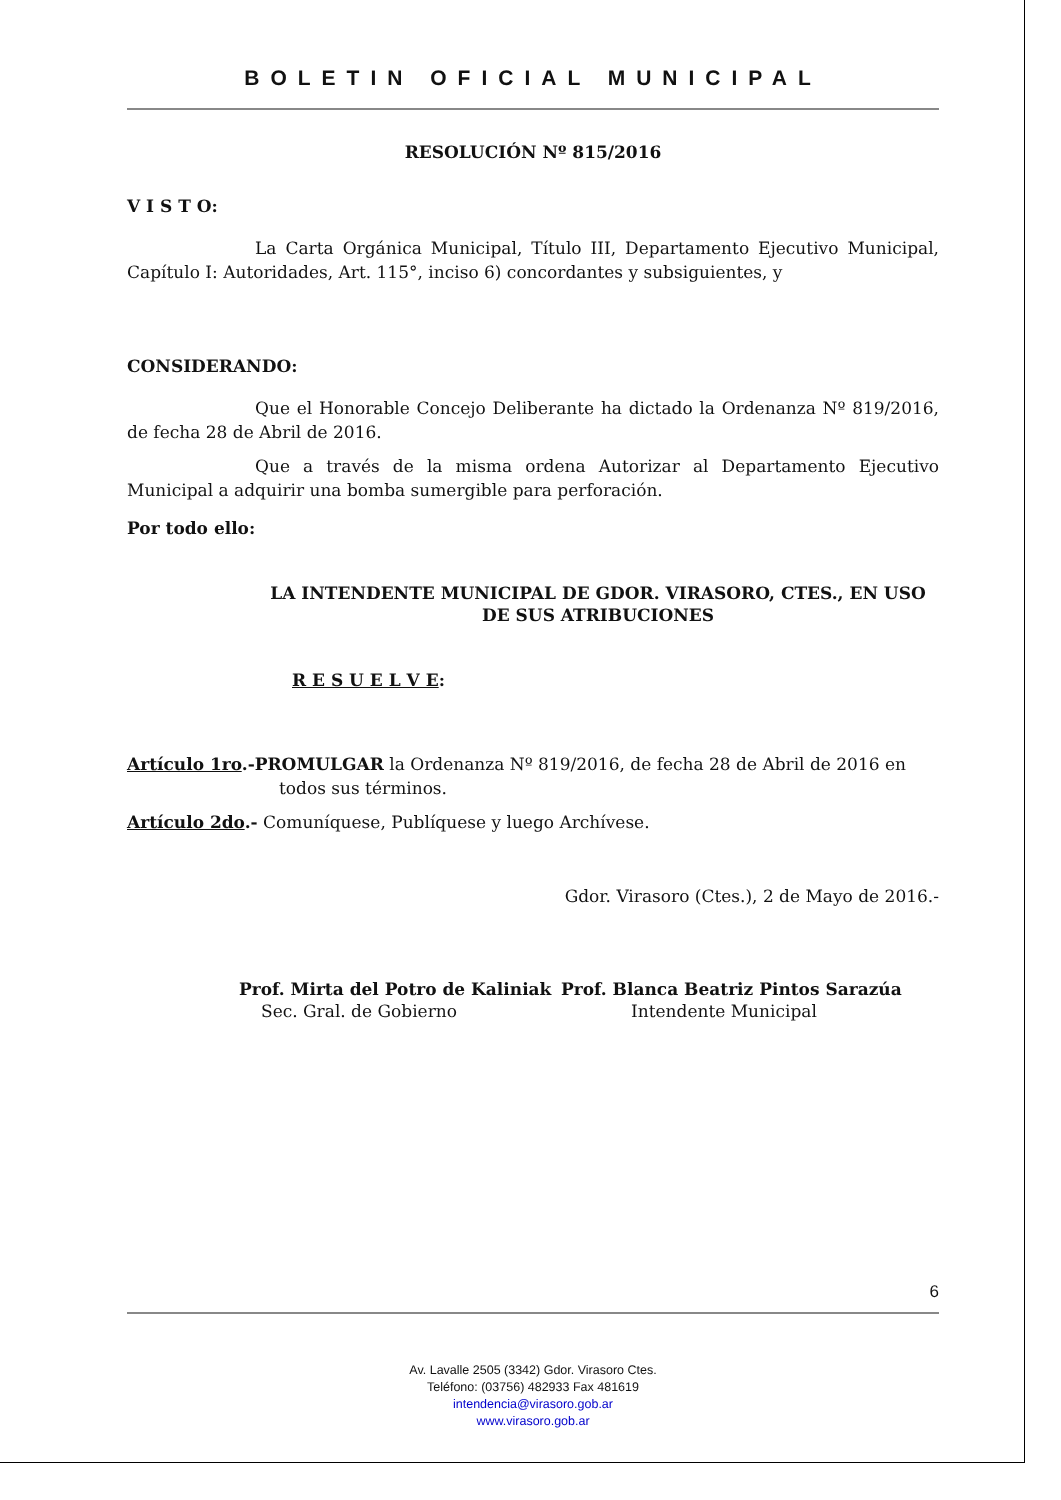BOLETIN OFICIAL MUNICIPAL
RESOLUCIÓN Nº 815/2016
V I S T O:
La Carta Orgánica Municipal, Título III, Departamento Ejecutivo Municipal, Capítulo I: Autoridades, Art. 115°, inciso 6) concordantes y subsiguientes, y
CONSIDERANDO:
Que el Honorable Concejo Deliberante ha dictado la Ordenanza Nº 819/2016, de fecha 28 de Abril de 2016.
Que a través de la misma ordena Autorizar al Departamento Ejecutivo Municipal a adquirir una bomba sumergible para perforación.
Por todo ello:
LA INTENDENTE MUNICIPAL DE GDOR. VIRASORO, CTES., EN USO DE SUS ATRIBUCIONES
R E S U E L V E:
Artículo 1ro.-PROMULGAR la Ordenanza Nº 819/2016, de fecha 28 de Abril de 2016 en
todos sus términos.
Artículo 2do.- Comuníquese, Publíquese y luego Archívese.
Gdor. Virasoro (Ctes.), 2 de Mayo de 2016.-
Prof. Mirta del Potro de Kaliniak
Sec. Gral. de Gobierno
Prof. Blanca Beatriz Pintos Sarazúa
Intendente Municipal
6
Av. Lavalle 2505 (3342) Gdor. Virasoro Ctes.
Teléfono: (03756) 482933 Fax 481619
intendencia@virasoro.gob.ar
www.virasoro.gob.ar